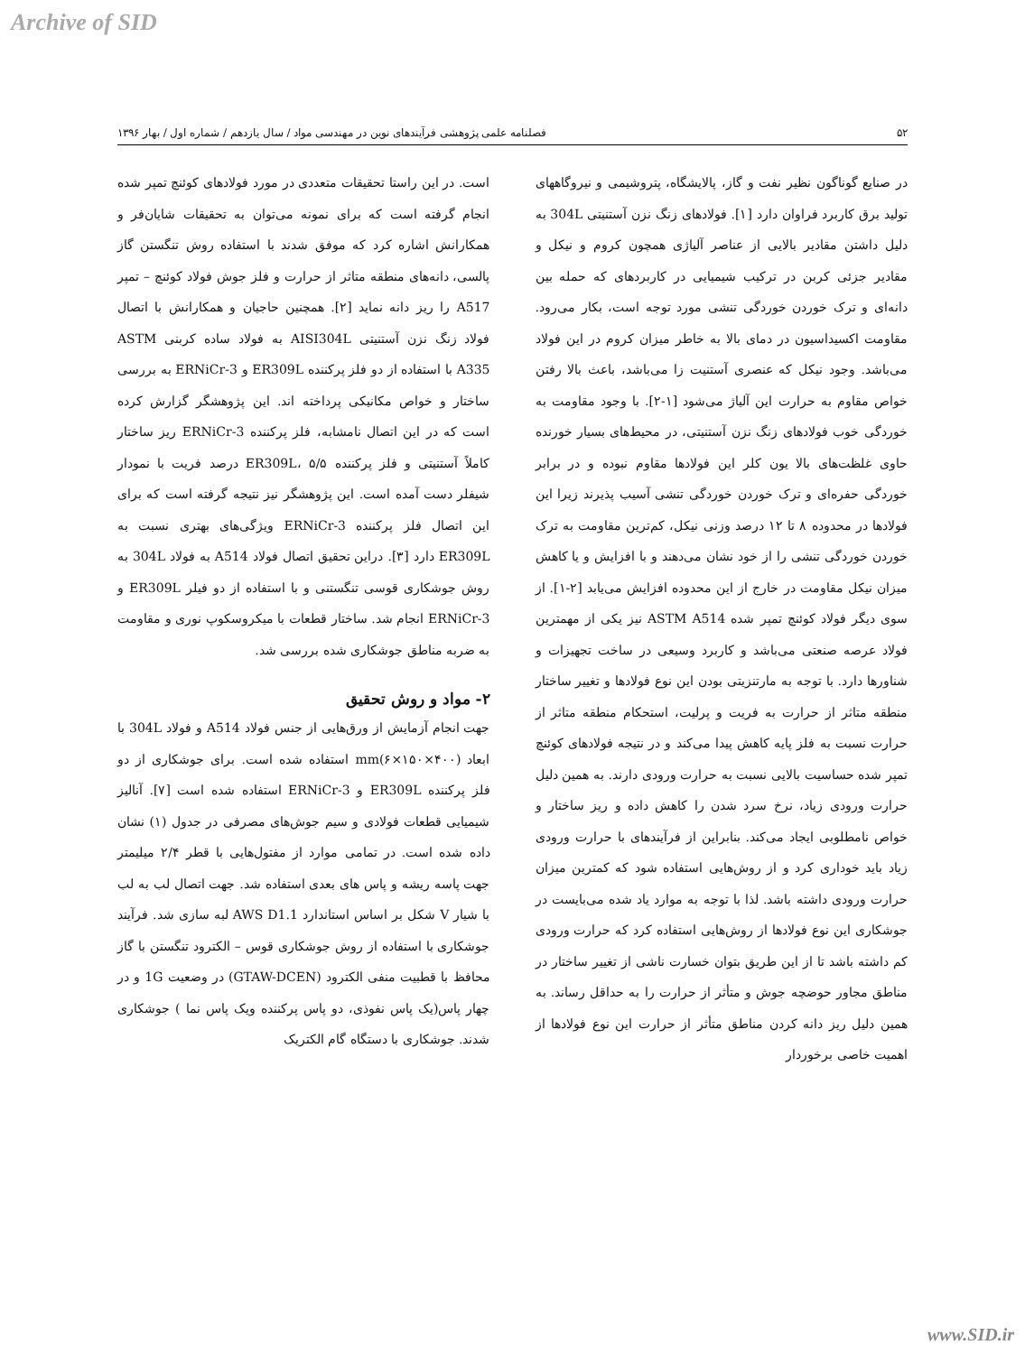Archive of SID
۵۲ فصلنامه علمی پژوهشی فرآیندهای نوین در مهندسی مواد / سال یازدهم / شماره اول / بهار ۱۳۹۶
در صنایع گوناگون نظیر نفت و گاز، پالایشگاه، پتروشیمی و نیروگاههای تولید برق کاربرد فراوان دارد [۱]. فولادهای زنگ نزن آستنیتی 304L به دلیل داشتن مقادیر بالایی از عناصر آلیاژی همچون کروم و نیکل و مقادیر جزئی کربن در ترکیب شیمیایی در کاربردهای که حمله بین دانه‌ای و ترک خوردن خوردگی تنشی مورد توجه است، بکار می‌رود. مقاومت اکسیداسیون در دمای بالا به خاطر میزان کروم در این فولاد می‌باشد. وجود نیکل که عنصری آستنیت زا می‌باشد، باعث بالا رفتن خواص مقاوم به حرارت این آلیاژ می‌شود [۱-۲]. با وجود مقاومت به خوردگی خوب فولادهای زنگ نزن آستنیتی، در محیط‌های بسیار خورنده حاوی غلظت‌های بالا یون کلر این فولادها مقاوم نبوده و در برابر خوردگی حفره‌ای و ترک خوردن خوردگی تنشی آسیب پذیرند زیرا این فولادها در محدوده ۸ تا ۱۲ درصد وزنی نیکل، کم‌ترین مقاومت به ترک خوردن خوردگی تنشی را از خود نشان می‌دهند و با افزایش و یا کاهش میزان نیکل مقاومت در خارج از این محدوده افزایش می‌یابد [۲-۱]. از سوی دیگر فولاد کوئنچ تمپر شده ASTM A514 نیز یکی از مهمترین فولاد عرصه صنعتی می‌باشد و کاربرد وسیعی در ساخت تجهیزات و شناورها دارد. با توجه به مارتنزیتی بودن این نوع فولادها و تغییر ساختار منطقه متاثر از حرارت به فریت و پرلیت، استحکام منطقه متاثر از حرارت نسبت به فلز پایه کاهش پیدا می‌کند و در نتیجه فولادهای کوئنچ تمپر شده حساسیت بالایی نسبت به حرارت ورودی دارند. به همین دلیل حرارت ورودی زیاد، نرخ سرد شدن را کاهش داده و ریز ساختار و خواص نامطلوبی ایجاد می‌کند. بنابراین از فرآیندهای با حرارت ورودی زیاد باید خوداری کرد و از روش‌هایی استفاده شود که کمترین میزان حرارت ورودی داشته باشد. لذا با توجه به موارد یاد شده می‌بایست در جوشکاری این نوع فولادها از روش‌هایی استفاده کرد که حرارت ورودی کم داشته باشد تا از این طریق بتوان خسارت ناشی از تغییر ساختار در مناطق مجاور حوضچه جوش و متأثر از حرارت را به حداقل رساند. به همین دلیل ریز دانه کردن مناطق متأثر از حرارت این نوع فولادها از اهمیت خاصی برخوردار
است. در این راستا تحقیقات متعددی در مورد فولادهای کوئنچ تمپر شده انجام گرفته است که برای نمونه می‌توان به تحقیقات شایان‌فر و همکارانش اشاره کرد که موفق شدند با استفاده روش تنگستن گاز پالسی، دانه‌های منطقه متاثر از حرارت و فلز جوش فولاد کوئنچ – تمپر A517 را ریز دانه نماید [۲]. همچنین حاجیان و همکارانش با اتصال فولاد زنگ نزن آستنیتی AISI304L به فولاد ساده کربنی ASTM A335 با استفاده از دو فلز پرکننده ER309L و ERNiCr-3 به بررسی ساختار و خواص مکانیکی پرداخته اند. این پژوهشگر گزارش کرده است که در این اتصال نامشابه، فلز پرکننده ERNiCr-3 ریز ساختار کاملاً آستنیتی و فلز پرکننده ER309L، ۵/۵ درصد فریت با نمودار شیفلر دست آمده است. این پژوهشگر نیز نتیجه گرفته است که برای این اتصال فلز پرکننده ERNiCr-3 ویژگی‌های بهتری نسبت به ER309L دارد [۳]. دراین تحقیق اتصال فولاد A514 به فولاد 304L به روش جوشکاری قوسی تنگستنی و با استفاده از دو فیلر ER309L و ERNiCr-3 انجام شد. ساختار قطعات با میکروسکوپ نوری و مقاومت به ضربه مناطق جوشکاری شده بررسی شد.
۲- مواد و روش تحقیق
جهت انجام آزمایش از ورق‌هایی از جنس فولاد A514 و فولاد 304L با ابعاد mm(۶×۱۵۰×۴۰۰) استفاده شده است. برای جوشکاری از دو فلز پرکننده ER309L و ERNiCr-3 استفاده شده است [۷]. آنالیز شیمیایی قطعات فولادی و سیم جوش‌های مصرفی در جدول (۱) نشان داده شده است. در تمامی موارد از مفتول‌هایی با قطر ۲/۴ میلیمتر جهت پاسه ریشه و پاس های بعدی استفاده شد. جهت اتصال لب به لب با شیار V شکل بر اساس استاندارد AWS D1.1 لبه سازی شد. فرآیند جوشکاری با استفاده از روش جوشکاری قوس – الکترود تنگستن با گاز محافظ با قطبیت منفی الکترود (GTAW-DCEN) در وضعیت 1G و در چهار پاس(یک پاس نفوذی، دو پاس پرکننده ویک پاس نما ) جوشکاری شدند. جوشکاری با دستگاه گام الکتریک
www.SID.ir